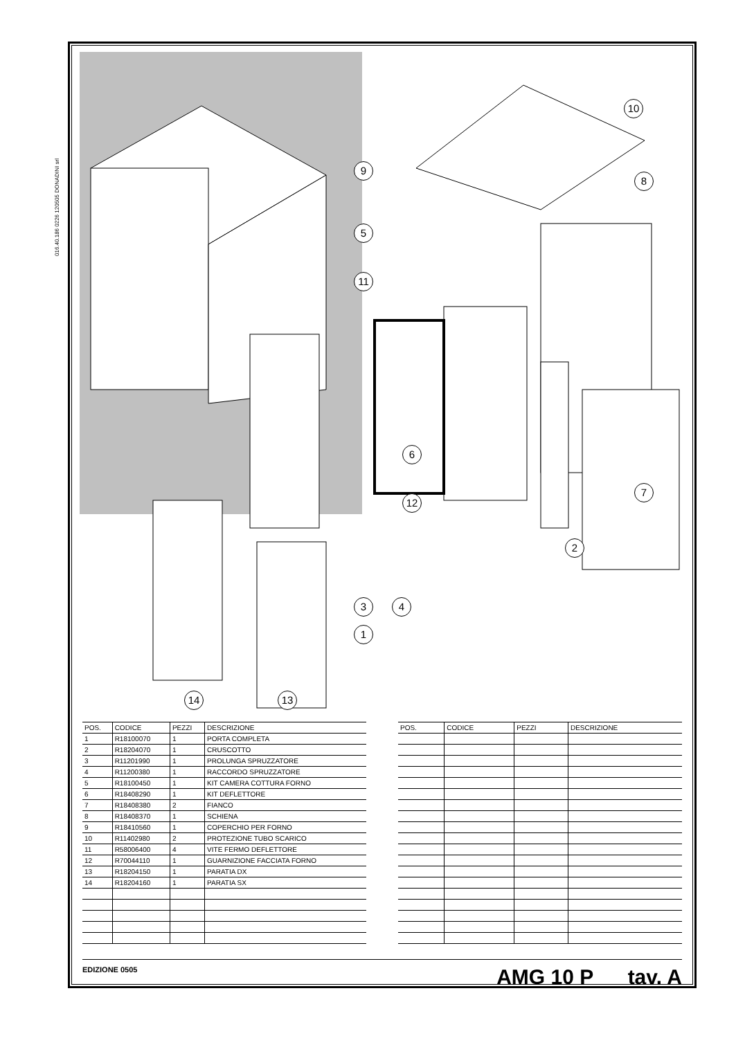016.40.186 0226 120505 DONADINI srl
10
9
8
5
11
6
7
12
2
3 4
1
14 13
| POS. | CODICE | PEZZI | DESCRIZIONE |
| --- | --- | --- | --- |
| 1 | R18100070 | 1 | PORTA COMPLETA |
| 2 | R18204070 | 1 | CRUSCOTTO |
| 3 | R11201990 | 1 | PROLUNGA SPRUZZATORE |
| 4 | R11200380 | 1 | RACCORDO SPRUZZATORE |
| 5 | R18100450 | 1 | KIT CAMERA COTTURA FORNO |
| 6 | R18408290 | 1 | KIT DEFLETTORE |
| 7 | R18408380 | 2 | FIANCO |
| 8 | R18408370 | 1 | SCHIENA |
| 9 | R18410560 | 1 | COPERCHIO PER FORNO |
| 10 | R11402980 | 2 | PROTEZIONE TUBO SCARICO |
| 11 | R58006400 | 4 | VITE FERMO DEFLETTORE |
| 12 | R70044110 | 1 | GUARNIZIONE FACCIATA FORNO |
| 13 | R18204150 | 1 | PARATIA DX |
| 14 | R18204160 | 1 | PARATIA SX |
| POS. | CODICE | PEZZI | DESCRIZIONE |
| --- | --- | --- | --- |
EDIZIONE 0505 AMG 10 P tav. A